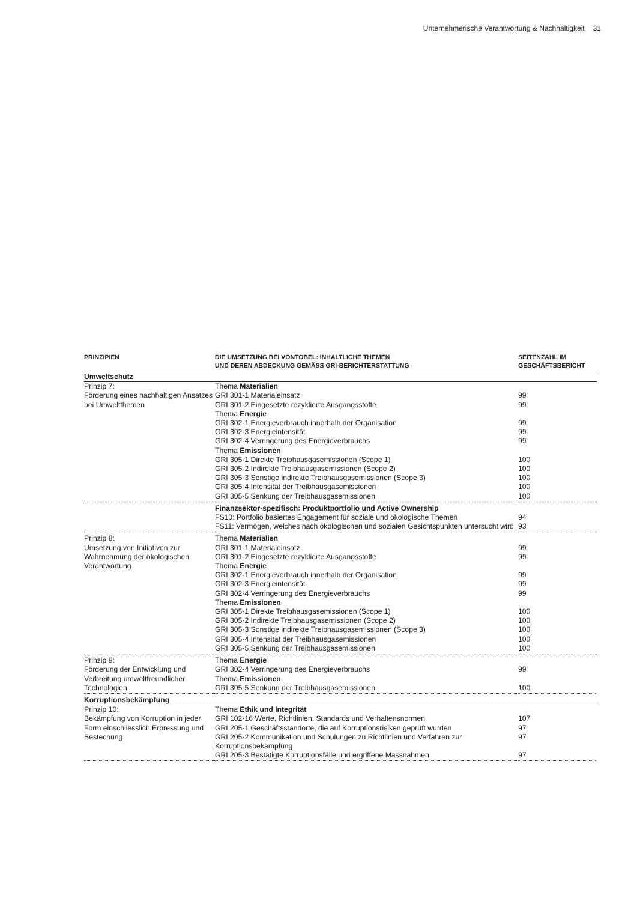Unternehmerische Verantwortung & Nachhaltigkeit 31
| PRINZIPIEN | DIE UMSETZUNG BEI VONTOBEL: INHALTLICHE THEMEN UND DEREN ABDECKUNG GEMÄSS GRI-BERICHTERSTATTUNG | SEITENZAHL IM GESCHÄFTSBERICHT |
| --- | --- | --- |
| Umweltschutz | | |
| Prinzip 7: Förderung eines nachhaltigen Ansatzes bei Umweltthemen | Thema Materialien GRI 301-1 Materialeinsatz GRI 301-2 Eingesetzte rezyklierte Ausgangsstoffe Thema Energie GRI 302-1 Energieverbrauch innerhalb der Organisation GRI 302-3 Energieintensität GRI 302-4 Verringerung des Energieverbrauchs Thema Emissionen GRI 305-1 Direkte Treibhausgasemissionen (Scope 1) GRI 305-2 Indirekte Treibhausgasemissionen (Scope 2) GRI 305-3 Sonstige indirekte Treibhausgasemissionen (Scope 3) GRI 305-4 Intensität der Treibhausgasemissionen GRI 305-5 Senkung der Treibhausgasemissionen | 99 99 99 99 99 100 100 100 100 100 |
| | Finanzsektor-spezifisch: Produktportfolio und Active Ownership FS10: Portfolio basiertes Engagement für soziale und ökologische Themen FS11: Vermögen, welches nach ökologischen und sozialen Gesichtspunkten untersucht wird | 94 93 |
| Prinzip 8: Umsetzung von Initiativen zur Wahrnehmung der ökologischen Verantwortung | Thema Materialien GRI 301-1 Materialeinsatz GRI 301-2 Eingesetzte rezyklierte Ausgangsstoffe Thema Energie GRI 302-1 Energieverbrauch innerhalb der Organisation GRI 302-3 Energieintensität GRI 302-4 Verringerung des Energieverbrauchs Thema Emissionen GRI 305-1 Direkte Treibhausgasemissionen (Scope 1) GRI 305-2 Indirekte Treibhausgasemissionen (Scope 2) GRI 305-3 Sonstige indirekte Treibhausgasemissionen (Scope 3) GRI 305-4 Intensität der Treibhausgasemissionen GRI 305-5 Senkung der Treibhausgasemissionen | 99 99 99 99 99 100 100 100 100 100 |
| Prinzip 9: Förderung der Entwicklung und Verbreitung umweltfreundlicher Technologien | Thema Energie GRI 302-4 Verringerung des Energieverbrauchs Thema Emissionen GRI 305-5 Senkung der Treibhausgasemissionen | 99 100 |
| Korruptionsbekämpfung | | |
| Prinzip 10: Bekämpfung von Korruption in jeder Form einschliesslich Erpressung und Bestechung | Thema Ethik und Integrität GRI 102-16 Werte, Richtlinien, Standards und Verhaltensnormen GRI 205-1 Geschäftsstandorte, die auf Korruptionsrisiken geprüft wurden GRI 205-2 Kommunikation und Schulungen zu Richtlinien und Verfahren zur Korruptionsbekämpfung GRI 205-3 Bestätigte Korruptionsfälle und ergriffene Massnahmen | 107 97 97 97 |